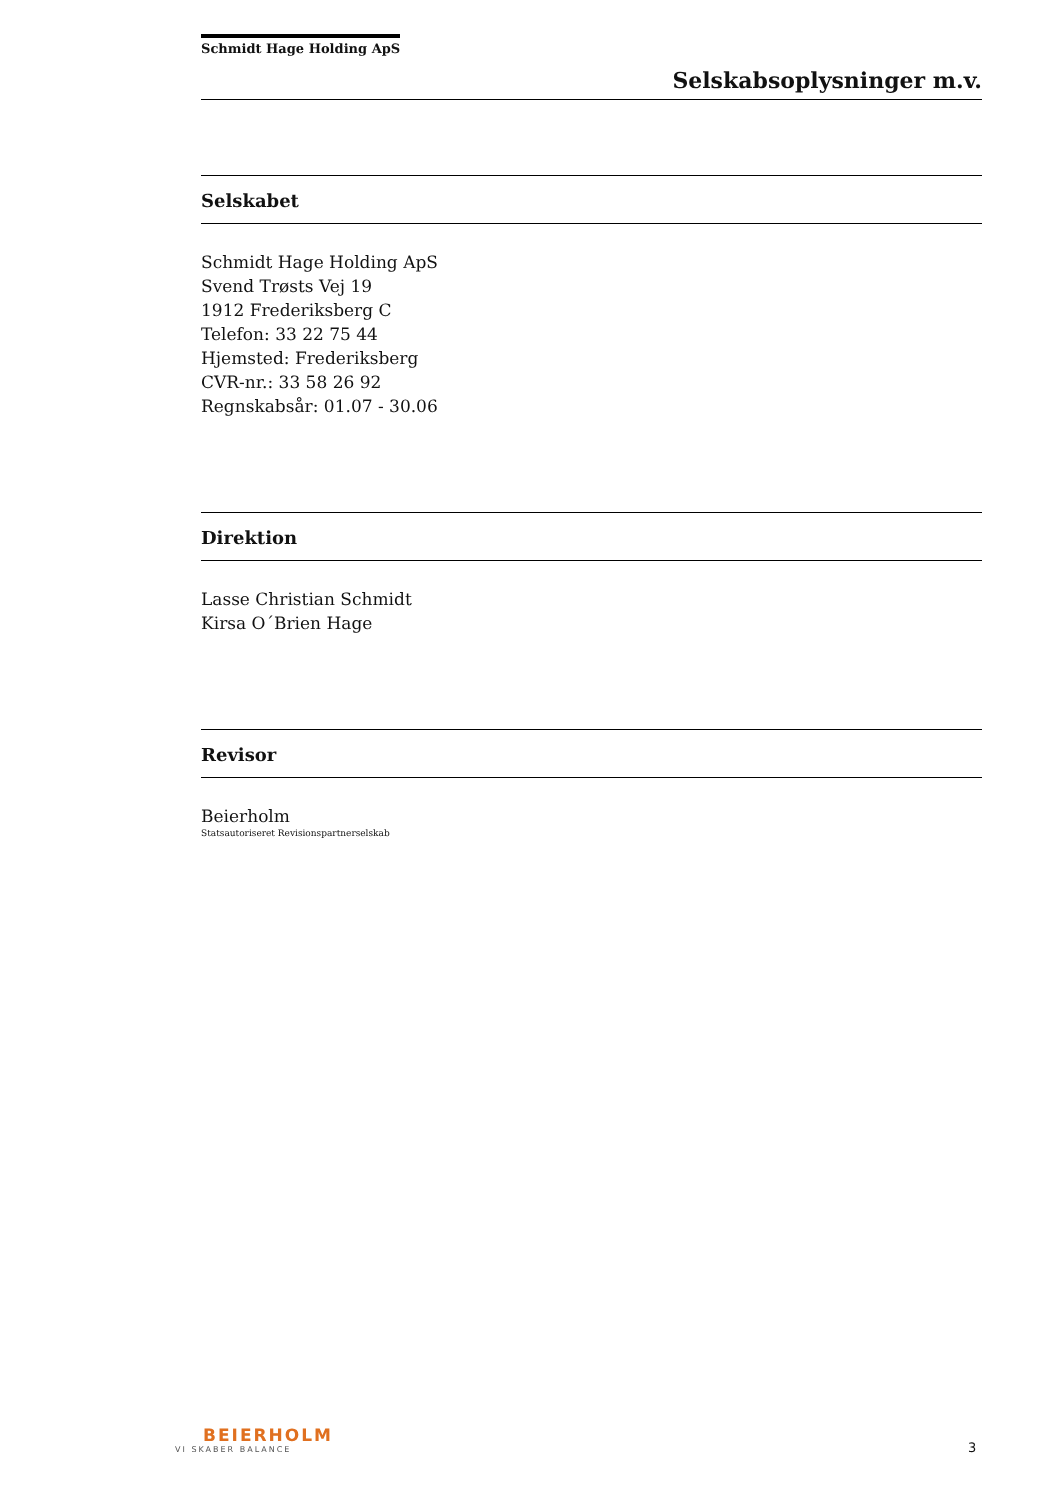Schmidt Hage Holding ApS
Selskabsoplysninger m.v.
Selskabet
Schmidt Hage Holding ApS
Svend Trøsts Vej 19
1912 Frederiksberg C
Telefon: 33 22 75 44
Hjemsted: Frederiksberg
CVR-nr.: 33 58 26 92
Regnskabsår: 01.07 - 30.06
Direktion
Lasse Christian Schmidt
Kirsa O´Brien Hage
Revisor
Beierholm
Statsautoriseret Revisionspartnerselskab
BEIERHOLM
VI SKABER BALANCE
3